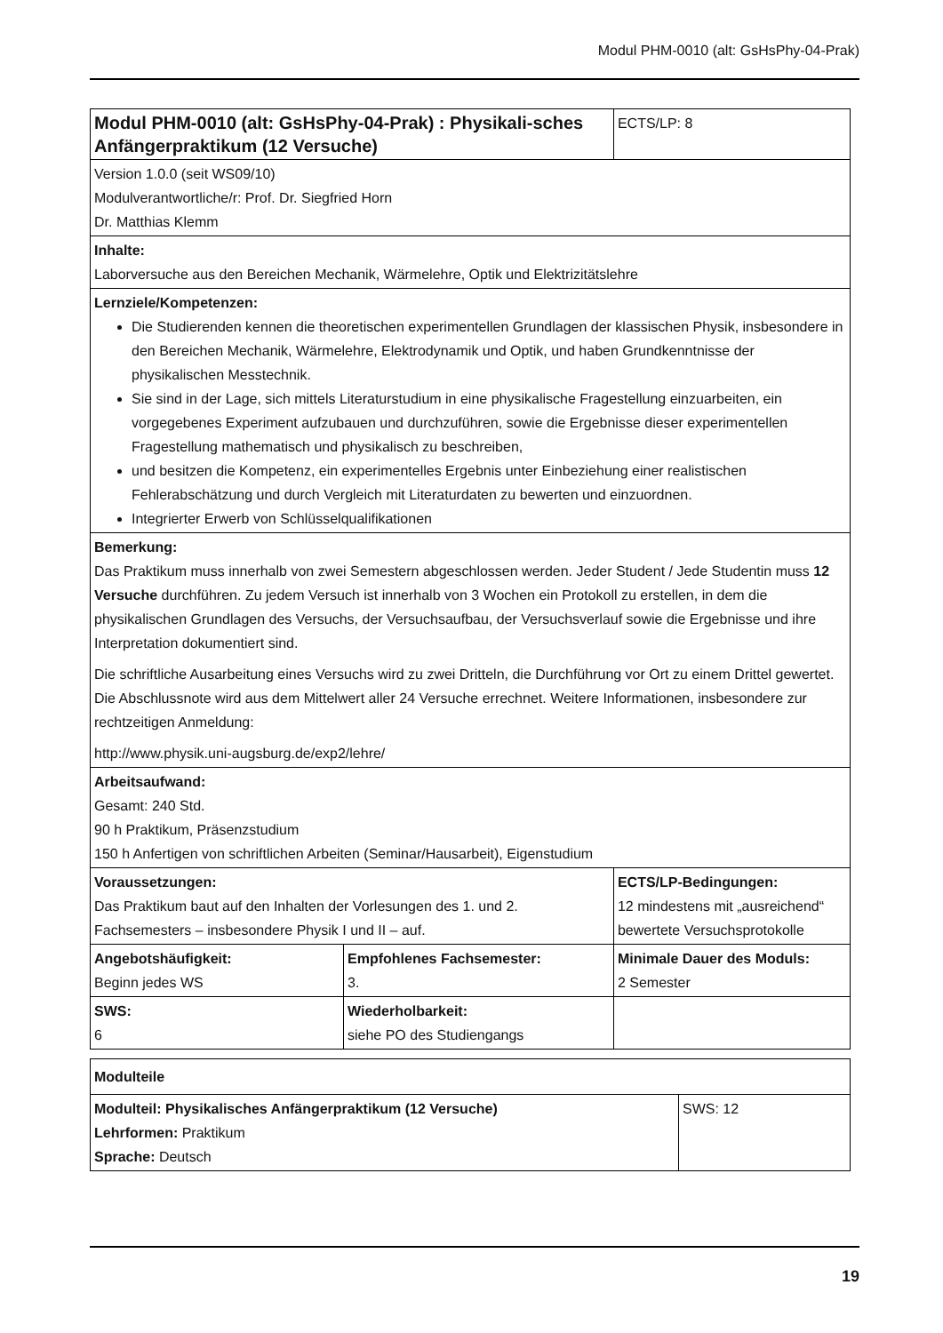Modul PHM-0010 (alt: GsHsPhy-04-Prak)
| Modul PHM-0010 (alt: GsHsPhy-04-Prak) : Physikali-sches Anfängerpraktikum (12 Versuche) | | ECTS/LP: 8 |
| Version 1.0.0 (seit WS09/10) Modulverantwortliche/r: Prof. Dr. Siegfried Horn Dr. Matthias Klemm | | |
| Inhalte: Laborversuche aus den Bereichen Mechanik, Wärmelehre, Optik und Elektrizitätslehre | | |
| Lernziele/Kompetenzen: Die Studierenden kennen die theoretischen experimentellen Grundlagen der klassischen Physik, insbesondere in den Bereichen Mechanik, Wärmelehre, Elektrodynamik und Optik, und haben Grundkenntnisse der physikalischen Messtechnik. Sie sind in der Lage, sich mittels Literaturstudium in eine physikalische Fragestellung einzuarbeiten, ein vorgegebenes Experiment aufzubauen und durchzuführen, sowie die Ergebnisse dieser experimentellen Fragestellung mathematisch und physikalisch zu beschreiben, und besitzen die Kompetenz, ein experimentelles Ergebnis unter Einbeziehung einer realistischen Fehlerabschätzung und durch Vergleich mit Literaturdaten zu bewerten und einzuordnen. Integrierter Erwerb von Schlüsselqualifikationen | | |
| Bemerkung: Das Praktikum muss innerhalb von zwei Semestern abgeschlossen werden. Jeder Student / Jede Studentin muss 12 Versuche durchführen. Zu jedem Versuch ist innerhalb von 3 Wochen ein Protokoll zu erstellen, in dem die physikalischen Grundlagen des Versuchs, der Versuchsaufbau, der Versuchsverlauf sowie die Ergebnisse und ihre Interpretation dokumentiert sind. Die schriftliche Ausarbeitung eines Versuchs wird zu zwei Dritteln, die Durchführung vor Ort zu einem Drittel gewertet. Die Abschlussnote wird aus dem Mittelwert aller 24 Versuche errechnet. Weitere Informationen, insbesondere zur rechtzeitigen Anmeldung: http://www.physik.uni-augsburg.de/exp2/lehre/ | | |
| Arbeitsaufwand: Gesamt: 240 Std. 90 h Praktikum, Präsenzstudium 150 h Anfertigen von schriftlichen Arbeiten (Seminar/Hausarbeit), Eigenstudium | | |
| Voraussetzungen: Das Praktikum baut auf den Inhalten der Vorlesungen des 1. und 2. Fachsemesters – insbesondere Physik I und II – auf. | | ECTS/LP-Bedingungen: 12 mindestens mit „ausreichend“ bewertete Versuchsprotokolle |
| Angebotshäufigkeit: Beginn jedes WS | Empfohlenes Fachsemester: 3. | Minimale Dauer des Moduls: 2 Semester |
| SWS: 6 | Wiederholbarkeit: siehe PO des Studiengangs | |
| Modulteile | |
| Modulteil: Physikalisches Anfängerpraktikum (12 Versuche) Lehrformen: Praktikum Sprache: Deutsch | SWS: 12 |
19